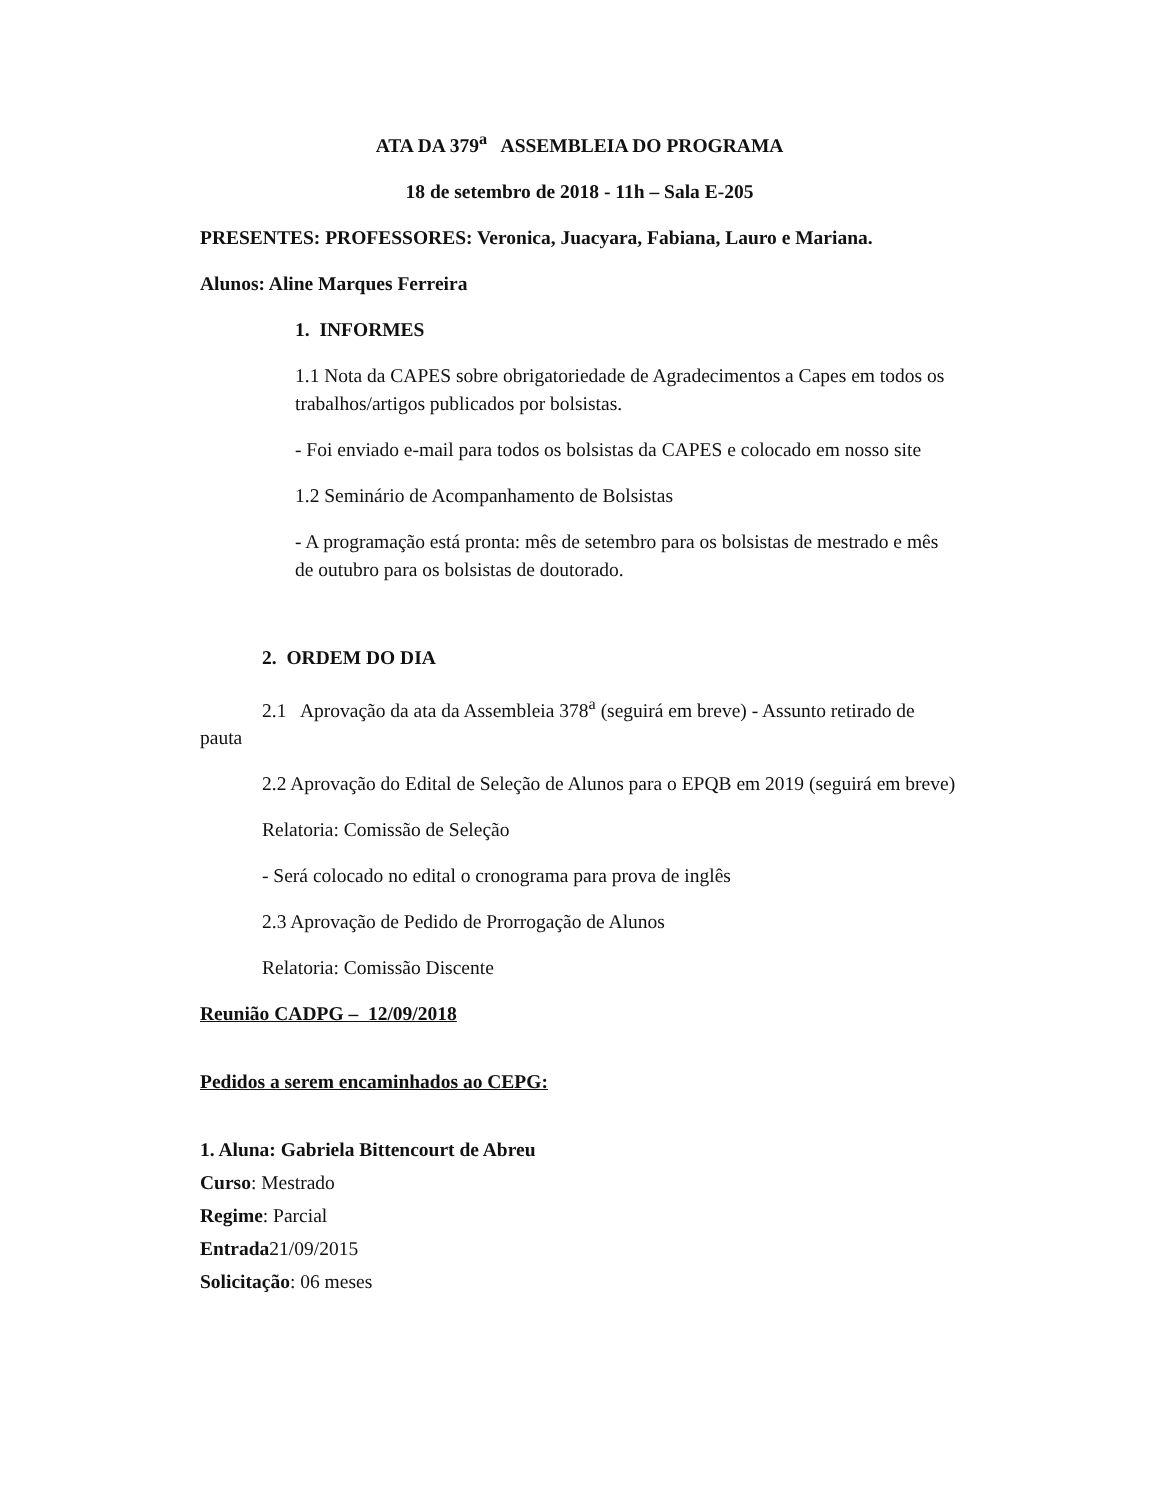ATA DA 379<sup>a</sup> ASSEMBLEIA DO PROGRAMA
18 de setembro de 2018 - 11h – Sala E-205
PRESENTES: PROFESSORES: Veronica, Juacyara, Fabiana, Lauro e Mariana.
Alunos: Aline Marques Ferreira
1. INFORMES
1.1 Nota da CAPES sobre obrigatoriedade de Agradecimentos a Capes em todos os trabalhos/artigos publicados por bolsistas.
- Foi enviado e-mail para todos os bolsistas da CAPES e colocado em nosso site
1.2 Seminário de Acompanhamento de Bolsistas
- A programação está pronta: mês de setembro para os bolsistas de mestrado e mês de outubro para os bolsistas de doutorado.
2. ORDEM DO DIA
2.1 Aprovação da ata da Assembleia 378<sup>a</sup> (seguirá em breve) - Assunto retirado de pauta
2.2 Aprovação do Edital de Seleção de Alunos para o EPQB em 2019 (seguirá em breve)
Relatoria: Comissão de Seleção
- Será colocado no edital o cronograma para prova de inglês
2.3 Aprovação de Pedido de Prorrogação de Alunos
Relatoria: Comissão Discente
Reunião CADPG – 12/09/2018
Pedidos a serem encaminhados ao CEPG:
1. Aluna: Gabriela Bittencourt de Abreu
Curso: Mestrado
Regime: Parcial
Entrada21/09/2015
Solicitação: 06 meses